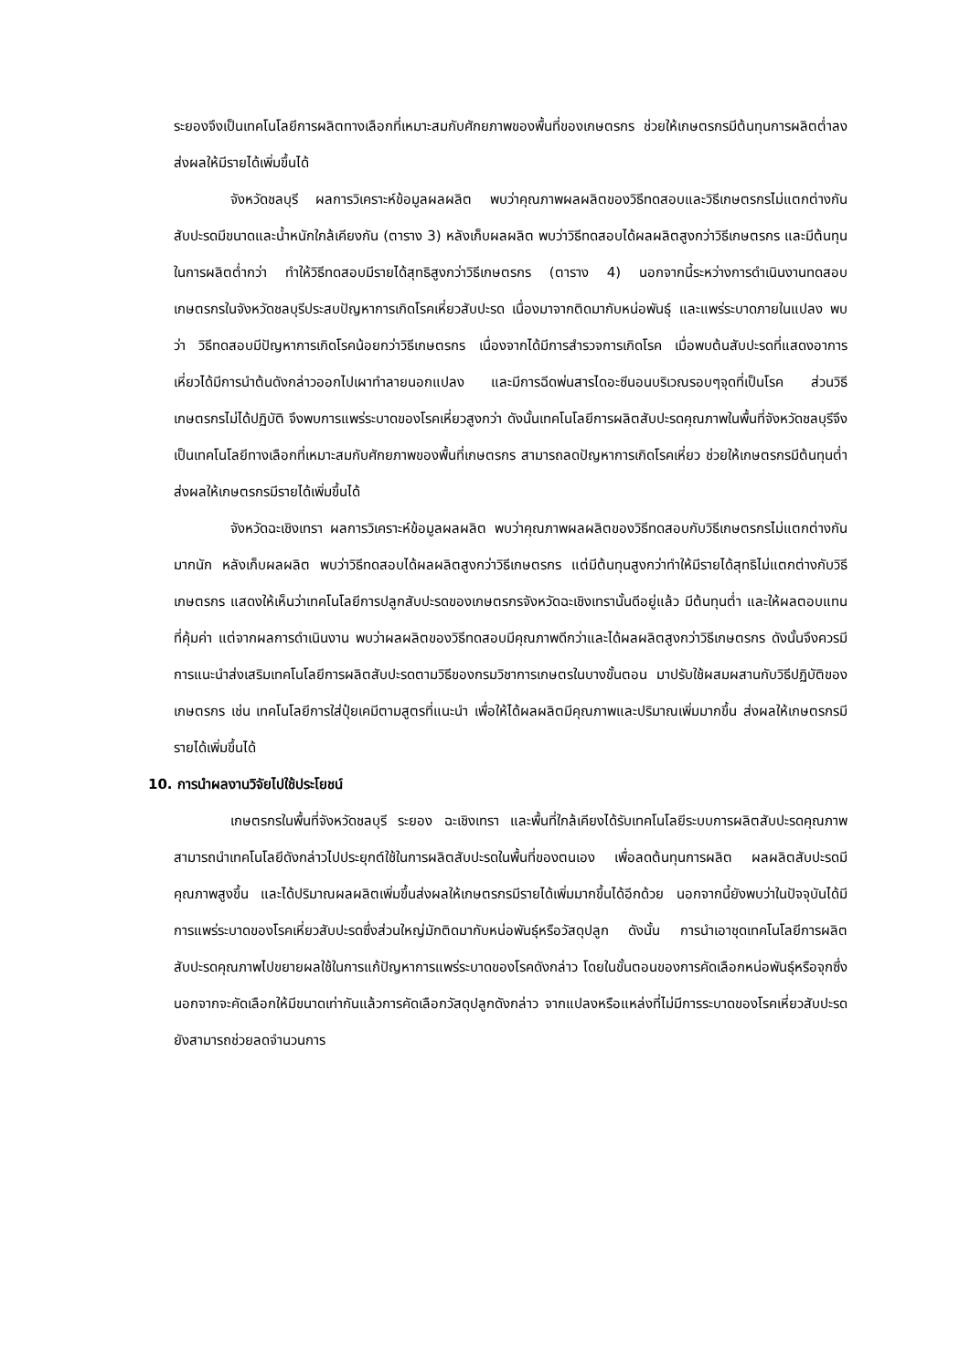ระยองจึงเป็นเทคโนโลยีการผลิตทางเลือกที่เหมาะสมกับศักยภาพของพื้นที่ของเกษตรกร ช่วยให้เกษตรกรมีต้นทุนการผลิตต่ำลงส่งผลให้มีรายได้เพิ่มขึ้นได้
จังหวัดชลบุรี ผลการวิเคราะห์ข้อมูลผลผลิต พบว่าคุณภาพผลผลิตของวิธีทดสอบและวิธีเกษตรกรไม่แตกต่างกัน สับปะรดมีขนาดและน้ำหนักใกล้เคียงกัน (ตาราง 3) หลังเก็บผลผลิต พบว่าวิธีทดสอบได้ผลผลิตสูงกว่าวิธีเกษตรกร และมีต้นทุนในการผลิตต่ำกว่า ทำให้วิธีทดสอบมีรายได้สุทธิสูงกว่าวิธีเกษตรกร (ตาราง 4) นอกจากนี้ระหว่างการดำเนินงานทดสอบ เกษตรกรในจังหวัดชลบุรีประสบปัญหาการเกิดโรคเหี่ยวสับปะรด เนื่องมาจากติดมากับหน่อพันธุ์ และแพร่ระบาดภายในแปลง พบว่า วิธีทดสอบมีปัญหาการเกิดโรคน้อยกว่าวิธีเกษตรกร เนื่องจากได้มีการสำรวจการเกิดโรค เมื่อพบต้นสับปะรดที่แสดงอาการเหี่ยวได้มีการนำต้นดังกล่าวออกไปเผาทำลายนอกแปลง และมีการฉีดพ่นสารไดอะซีนอนบริเวณรอบๆจุดที่เป็นโรค ส่วนวิธีเกษตรกรไม่ได้ปฏิบัติ จึงพบการแพร่ระบาดของโรคเหี่ยวสูงกว่า ดังนั้นเทคโนโลยีการผลิตสับปะรดคุณภาพในพื้นที่จังหวัดชลบุรีจึงเป็นเทคโนโลยีทางเลือกที่เหมาะสมกับศักยภาพของพื้นที่เกษตรกร สามารถลดปัญหาการเกิดโรคเหี่ยว ช่วยให้เกษตรกรมีต้นทุนต่ำ ส่งผลให้เกษตรกรมีรายได้เพิ่มขึ้นได้
จังหวัดฉะเชิงเทรา ผลการวิเคราะห์ข้อมูลผลผลิต พบว่าคุณภาพผลผลิตของวิธีทดสอบกับวิธีเกษตรกรไม่แตกต่างกันมากนัก หลังเก็บผลผลิต พบว่าวิธีทดสอบได้ผลผลิตสูงกว่าวิธีเกษตรกร แต่มีต้นทุนสูงกว่าทำให้มีรายได้สุทธิไม่แตกต่างกับวิธีเกษตรกร แสดงให้เห็นว่าเทคโนโลยีการปลูกสับปะรดของเกษตรกรจังหวัดฉะเชิงเทรานั้นดีอยู่แล้ว มีต้นทุนต่ำ และให้ผลตอบแทนที่คุ้มค่า แต่จากผลการดำเนินงาน พบว่าผลผลิตของวิธีทดสอบมีคุณภาพดีกว่าและได้ผลผลิตสูงกว่าวิธีเกษตรกร ดังนั้นจึงควรมีการแนะนำส่งเสริมเทคโนโลยีการผลิตสับปะรดตามวิธีของกรมวิชาการเกษตรในบางขั้นตอน มาปรับใช้ผสมผสานกับวิธีปฏิบัติของเกษตรกร เช่น เทคโนโลยีการใส่ปุ๋ยเคมีตามสูตรที่แนะนำ เพื่อให้ได้ผลผลิตมีคุณภาพและปริมาณเพิ่มมากขึ้น ส่งผลให้เกษตรกรมีรายได้เพิ่มขึ้นได้
10. การนำผลงานวิจัยไปใช้ประโยชน์
เกษตรกรในพื้นที่จังหวัดชลบุรี ระยอง ฉะเชิงเทรา และพื้นที่ใกล้เคียงได้รับเทคโนโลยีระบบการผลิตสับปะรดคุณภาพ สามารถนำเทคโนโลยีดังกล่าวไปประยุกต์ใช้ในการผลิตสับปะรดในพื้นที่ของตนเอง เพื่อลดต้นทุนการผลิต ผลผลิตสับปะรดมีคุณภาพสูงขึ้น และได้ปริมาณผลผลิตเพิ่มขึ้นส่งผลให้เกษตรกรมีรายได้เพิ่มมากขึ้นได้อีกด้วย นอกจากนี้ยังพบว่าในปัจจุบันได้มีการแพร่ระบาดของโรคเหี่ยวสับปะรดซึ่งส่วนใหญ่มักติดมากับหน่อพันธุ์หรือวัสดุปลูก ดังนั้น การนำเอาชุดเทคโนโลยีการผลิตสับปะรดคุณภาพไปขยายผลใช้ในการแก้ปัญหาการแพร่ระบาดของโรคดังกล่าว โดยในขั้นตอนของการคัดเลือกหน่อพันธุ์หรือจุกซึ่งนอกจากจะคัดเลือกให้มีขนาดเท่ากันแล้วการคัดเลือกวัสดุปลูกดังกล่าว จากแปลงหรือแหล่งที่ไม่มีการระบาดของโรคเหี่ยวสับปะรดยังสามารถช่วยลดจำนวนการ